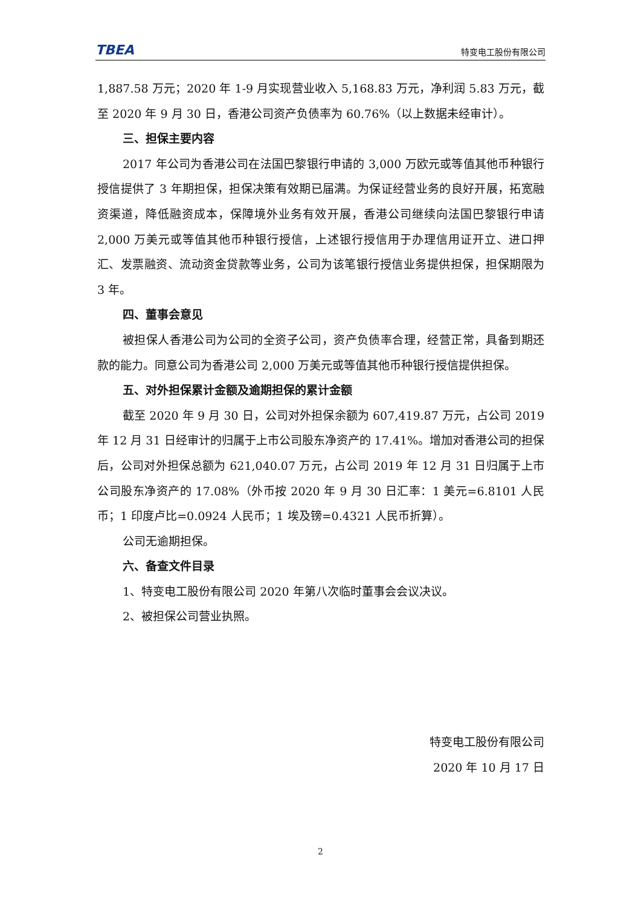TBEA 特变电工股份有限公司
1,887.58 万元；2020 年 1-9 月实现营业收入 5,168.83 万元，净利润 5.83 万元，截至 2020 年 9 月 30 日，香港公司资产负债率为 60.76%（以上数据未经审计）。
三、担保主要内容
2017 年公司为香港公司在法国巴黎银行申请的 3,000 万欧元或等值其他币种银行授信提供了 3 年期担保，担保决策有效期已届满。为保证经营业务的良好开展，拓宽融资渠道，降低融资成本，保障境外业务有效开展，香港公司继续向法国巴黎银行申请 2,000 万美元或等值其他币种银行授信，上述银行授信用于办理信用证开立、进口押汇、发票融资、流动资金贷款等业务，公司为该笔银行授信业务提供担保，担保期限为 3 年。
四、董事会意见
被担保人香港公司为公司的全资子公司，资产负债率合理，经营正常，具备到期还款的能力。同意公司为香港公司 2,000 万美元或等值其他币种银行授信提供担保。
五、对外担保累计金额及逾期担保的累计金额
截至 2020 年 9 月 30 日，公司对外担保余额为 607,419.87 万元，占公司 2019 年 12 月 31 日经审计的归属于上市公司股东净资产的 17.41%。增加对香港公司的担保后，公司对外担保总额为 621,040.07 万元，占公司 2019 年 12 月 31 日归属于上市公司股东净资产的 17.08%（外币按 2020 年 9 月 30 日汇率：1 美元=6.8101 人民币；1 印度卢比=0.0924 人民币；1 埃及镑=0.4321 人民币折算）。
公司无逾期担保。
六、备查文件目录
1、特变电工股份有限公司 2020 年第八次临时董事会会议决议。
2、被担保公司营业执照。
特变电工股份有限公司
2020 年 10 月 17 日
2